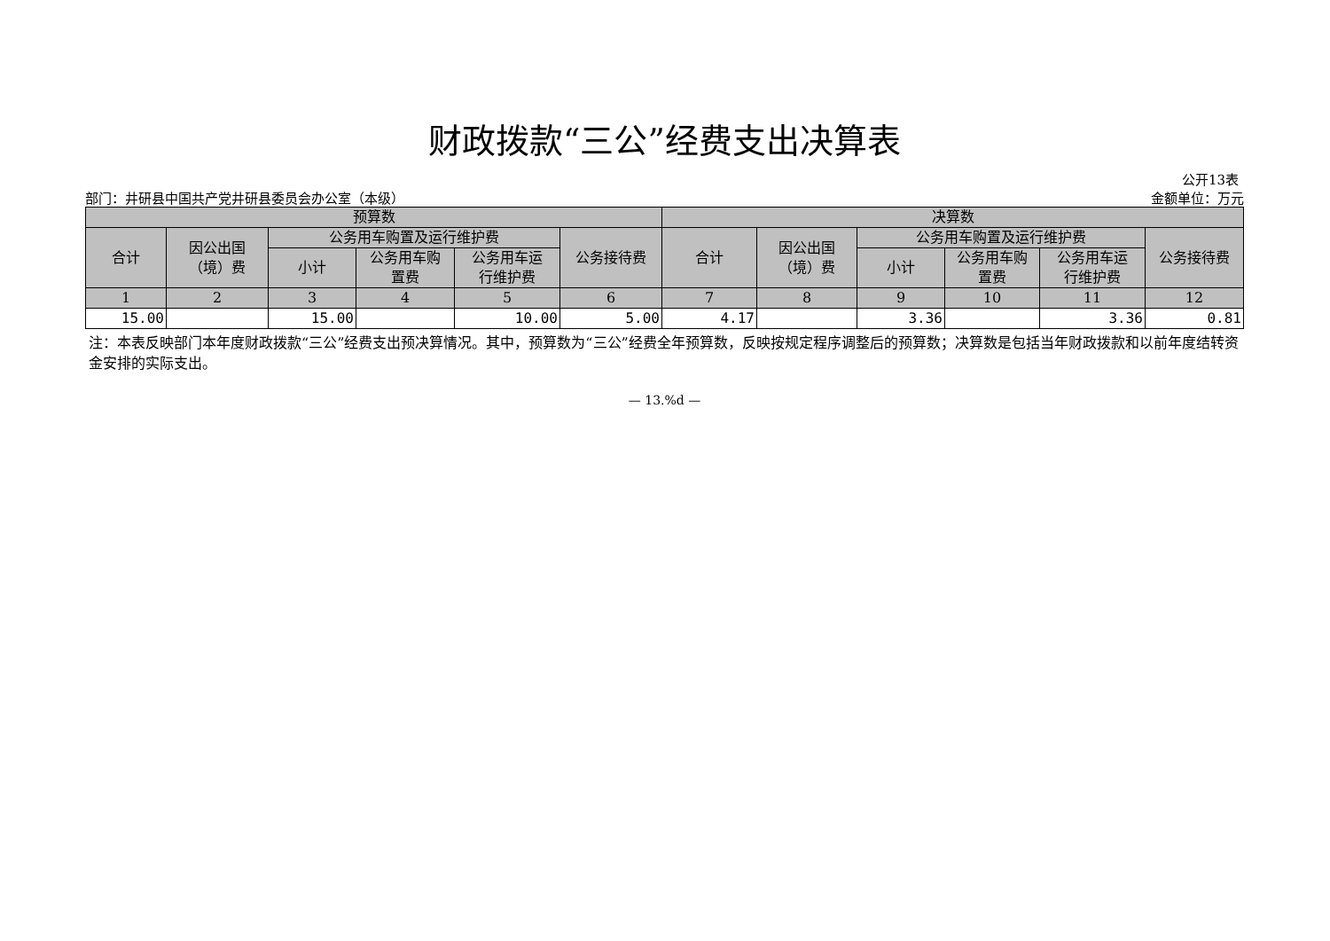财政拨款“三公”经费支出决算表
公开13表
部门：井研县中国共产党井研县委员会办公室（本级） 金额单位：万元
| 预算数 | | | | | | 决算数 | | | | | |
| --- | --- | --- | --- | --- | --- | --- | --- | --- | --- | --- | --- |
| 合计 | 因公出国 （境）费 | 公务用车购置及运行维护费 | | | 公务接待费 | 合计 | 因公出国 （境）费 | 公务用车购置及运行维护费 | | | 公务接待费 |
| | | 小计 | 公务用车购 置费 | 公务用车运 行维护费 | | | | 小计 | 公务用车购 置费 | 公务用车运 行维护费 | |
| 1 | 2 | 3 | 4 | 5 | 6 | 7 | 8 | 9 | 10 | 11 | 12 |
| 15.00 | | 15.00 | | 10.00 | 5.00 | 4.17 | | 3.36 | | 3.36 | 0.81 |
注：本表反映部门本年度财政拨款“三公”经费支出预决算情况。其中，预算数为“三公”经费全年预算数，反映按规定程序调整后的预算数；决算数是包括当年财政拨款和以前年度结转资金安排的实际支出。
— 13.%d —